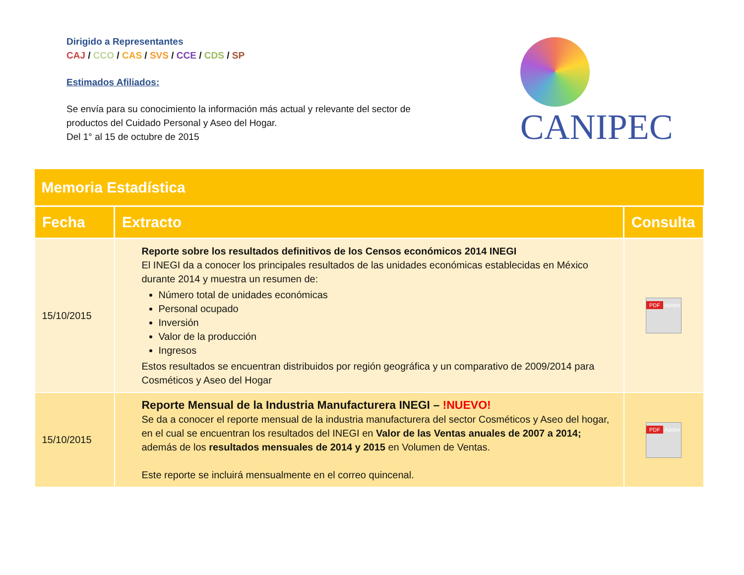Dirigido a Representantes
CAJ / CCO / CAS / SVS / CCE / CDS / SP
Estimados Afiliados:
Se envía para su conocimiento la información más actual y relevante del sector de productos del Cuidado Personal y Aseo del Hogar.
Del 1° al 15 de octubre de 2015
CANIPEC
| Memoria Estadística | | |
| Fecha | Extracto | Consulta |
| 15/10/2015 | Reporte sobre los resultados definitivos de los Censos económicos 2014 INEGI El INEGI da a conocer los principales resultados de las unidades económicas establecidas en México durante 2014 y muestra un resumen de: Número total de unidades económicas Personal ocupado Inversión Valor de la producción Ingresos Estos resultados se encuentran distribuidos por región geográfica y un comparativo de 2009/2014 para Cosméticos y Aseo del Hogar | PDF Adobe |
| 15/10/2015 | Reporte Mensual de la Industria Manufacturera INEGI – !NUEVO! Se da a conocer el reporte mensual de la industria manufacturera del sector Cosméticos y Aseo del hogar, en el cual se encuentran los resultados del INEGI en Valor de las Ventas anuales de 2007 a 2014; además de los resultados mensuales de 2014 y 2015 en Volumen de Ventas. Este reporte se incluirá mensualmente en el correo quincenal. | PDF Adobe |